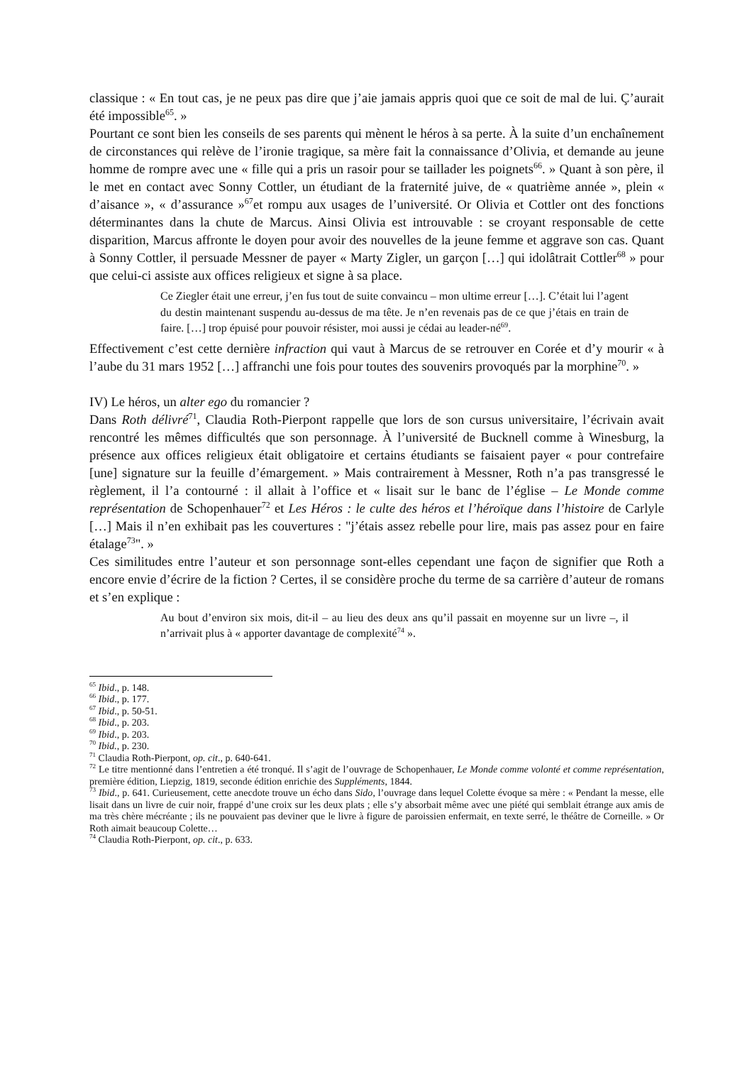classique : « En tout cas, je ne peux pas dire que j’aie jamais appris quoi que ce soit de mal de lui. Ç’aurait été impossible<sup>65</sup>. »
Pourtant ce sont bien les conseils de ses parents qui mènent le héros à sa perte. À la suite d’un enchaînement de circonstances qui relève de l’ironie tragique, sa mère fait la connaissance d’Olivia, et demande au jeune homme de rompre avec une « fille qui a pris un rasoir pour se taillader les poignets<sup>66</sup>. » Quant à son père, il le met en contact avec Sonny Cottler, un étudiant de la fraternité juive, de « quatrième année », plein « d’aisance », « d’assurance »<sup>67</sup>et rompu aux usages de l’université. Or Olivia et Cottler ont des fonctions déterminantes dans la chute de Marcus. Ainsi Olivia est introuvable : se croyant responsable de cette disparition, Marcus affronte le doyen pour avoir des nouvelles de la jeune femme et aggrave son cas. Quant à Sonny Cottler, il persuade Messner de payer « Marty Zigler, un garçon […] qui idolâtrait Cottler<sup>68</sup> » pour que celui-ci assiste aux offices religieux et signe à sa place.
Ce Ziegler était une erreur, j’en fus tout de suite convaincu – mon ultime erreur […]. C’était lui l’agent du destin maintenant suspendu au-dessus de ma tête. Je n’en revenais pas de ce que j’étais en train de faire. […] trop épuisé pour pouvoir résister, moi aussi je cédai au leader-né<sup>69</sup>.
Effectivement c’est cette dernière infraction qui vaut à Marcus de se retrouver en Corée et d’y mourir « à l’aube du 31 mars 1952 […] affranchi une fois pour toutes des souvenirs provoqués par la morphine<sup>70</sup>. »
IV) Le héros, un alter ego du romancier ?
Dans Roth délivré<sup>71</sup>, Claudia Roth-Pierpont rappelle que lors de son cursus universitaire, l’écrivain avait rencontré les mêmes difficultés que son personnage. À l’université de Bucknell comme à Winesburg, la présence aux offices religieux était obligatoire et certains étudiants se faisaient payer « pour contrefaire [une] signature sur la feuille d’émargement. » Mais contrairement à Messner, Roth n’a pas transgressé le règlement, il l’a contourné : il allait à l’office et « lisait sur le banc de l’église – Le Monde comme représentation de Schopenhauer<sup>72</sup> et Les Héros : le culte des héros et l’héroïque dans l’histoire de Carlyle […] Mais il n’en exhibait pas les couvertures : "j’étais assez rebelle pour lire, mais pas assez pour en faire étalage<sup>73</sup>". »
Ces similitudes entre l’auteur et son personnage sont-elles cependant une façon de signifier que Roth a encore envie d’écrire de la fiction ? Certes, il se considère proche du terme de sa carrière d’auteur de romans et s’en explique :
Au bout d’environ six mois, dit-il – au lieu des deux ans qu’il passait en moyenne sur un livre –, il n’arrivait plus à « apporter davantage de complexité<sup>74</sup> ».
<sup>65</sup> Ibid., p. 148.
<sup>66</sup> Ibid., p. 177.
<sup>67</sup> Ibid., p. 50-51.
<sup>68</sup> Ibid., p. 203.
<sup>69</sup> Ibid., p. 203.
<sup>70</sup> Ibid., p. 230.
<sup>71</sup> Claudia Roth-Pierpont, op. cit., p. 640-641.
<sup>72</sup> Le titre mentionné dans l’entretien a été tronqué. Il s’agit de l’ouvrage de Schopenhauer, Le Monde comme volonté et comme représentation, première édition, Liepzig, 1819, seconde édition enrichie des Suppléments, 1844.
<sup>73</sup> Ibid., p. 641. Curieusement, cette anecdote trouve un écho dans Sido, l’ouvrage dans lequel Colette évoque sa mère : « Pendant la messe, elle lisait dans un livre de cuir noir, frappé d’une croix sur les deux plats ; elle s’y absorbait même avec une piété qui semblait étrange aux amis de ma très chère mécréante ; ils ne pouvaient pas deviner que le livre à figure de paroissien enfermait, en texte serré, le théâtre de Corneille. » Or Roth aimait beaucoup Colette…
<sup>74</sup> Claudia Roth-Pierpont, op. cit., p. 633.